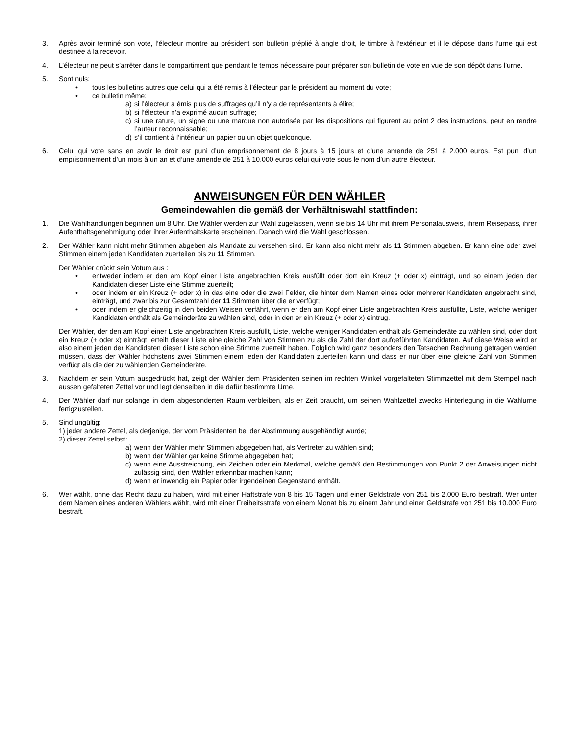3. Après avoir terminé son vote, l’électeur montre au président son bulletin préplié à angle droit, le timbre à l’extérieur et il le dépose dans l’urne qui est destinée à la recevoir.
4. L’électeur ne peut s’arrêter dans le compartiment que pendant le temps nécessaire pour préparer son bulletin de vote en vue de son dépôt dans l’urne.
5. Sont nuls:
• tous les bulletins autres que celui qui a été remis à l’électeur par le président au moment du vote;
• ce bulletin même:
a) si l’électeur a émis plus de suffrages qu’il n’y a de représentants à élire;
b) si l’électeur n’a exprimé aucun suffrage;
c) si une rature, un signe ou une marque non autorisée par les dispositions qui figurent au point 2 des instructions, peut en rendre l’auteur reconnaissable;
d) s’il contient à l’intérieur un papier ou un objet quelconque.
6. Celui qui vote sans en avoir le droit est puni d’un emprisonnement de 8 jours à 15 jours et d'une amende de 251 à 2.000 euros. Est puni d’un emprisonnement d’un mois à un an et d’une amende de 251 à 10.000 euros celui qui vote sous le nom d’un autre électeur.
ANWEISUNGEN FÜR DEN WÄHLER
Gemeindewahlen die gemäß der Verhältniswahl stattfinden:
1. Die Wahlhandlungen beginnen um 8 Uhr. Die Wähler werden zur Wahl zugelassen, wenn sie bis 14 Uhr mit ihrem Personalausweis, ihrem Reisepass, ihrer Aufenthaltsgenehmigung oder ihrer Aufenthaltskarte erscheinen. Danach wird die Wahl geschlossen.
2. Der Wähler kann nicht mehr Stimmen abgeben als Mandate zu versehen sind. Er kann also nicht mehr als 11 Stimmen abgeben. Er kann eine oder zwei Stimmen einem jeden Kandidaten zuerteilen bis zu 11 Stimmen.
Der Wähler drückt sein Votum aus :
• entweder indem er den am Kopf einer Liste angebrachten Kreis ausfüllt oder dort ein Kreuz (+ oder x) einträgt, und so einem jeden der Kandidaten dieser Liste eine Stimme zuerteilt;
• oder indem er ein Kreuz (+ oder x) in das eine oder die zwei Felder, die hinter dem Namen eines oder mehrerer Kandidaten angebracht sind, einträgt, und zwar bis zur Gesamtzahl der 11 Stimmen über die er verfügt;
• oder indem er gleichzeitig in den beiden Weisen verfährt, wenn er den am Kopf einer Liste angebrachten Kreis ausfüllte, Liste, welche weniger Kandidaten enthält als Gemeinderäte zu wählen sind, oder in den er ein Kreuz (+ oder x) eintrug.
Der Wähler, der den am Kopf einer Liste angebrachten Kreis ausfüllt, Liste, welche weniger Kandidaten enthält als Gemeinderäte zu wählen sind, oder dort ein Kreuz (+ oder x) einträgt, erteilt dieser Liste eine gleiche Zahl von Stimmen zu als die Zahl der dort aufgeführten Kandidaten. Auf diese Weise wird er also einem jeden der Kandidaten dieser Liste schon eine Stimme zuerteilt haben. Folglich wird ganz besonders den Tatsachen Rechnung getragen werden müssen, dass der Wähler höchstens zwei Stimmen einem jeden der Kandidaten zuerteilen kann und dass er nur über eine gleiche Zahl von Stimmen verfügt als die der zu wählenden Gemeinderäte.
3. Nachdem er sein Votum ausgedrückt hat, zeigt der Wähler dem Präsidenten seinen im rechten Winkel vorgefalteten Stimmzettel mit dem Stempel nach aussen gefalteten Zettel vor und legt denselben in die dafür bestimmte Urne.
4. Der Wähler darf nur solange in dem abgesonderten Raum verbleiben, als er Zeit braucht, um seinen Wahlzettel zwecks Hinterlegung in die Wahlurne fertigzustellen.
5. Sind ungültig:
1) jeder andere Zettel, als derjenige, der vom Präsidenten bei der Abstimmung ausgehändigt wurde;
2) dieser Zettel selbst:
a) wenn der Wähler mehr Stimmen abgegeben hat, als Vertreter zu wählen sind;
b) wenn der Wähler gar keine Stimme abgegeben hat;
c) wenn eine Ausstreichung, ein Zeichen oder ein Merkmal, welche gemäß den Bestimmungen von Punkt 2 der Anweisungen nicht zulässig sind, den Wähler erkennbar machen kann;
d) wenn er inwendig ein Papier oder irgendeinen Gegenstand enthält.
6. Wer wählt, ohne das Recht dazu zu haben, wird mit einer Haftstrafe von 8 bis 15 Tagen und einer Geldstrafe von 251 bis 2.000 Euro bestraft. Wer unter dem Namen eines anderen Wählers wählt, wird mit einer Freiheitsstrafe von einem Monat bis zu einem Jahr und einer Geldstrafe von 251 bis 10.000 Euro bestraft.